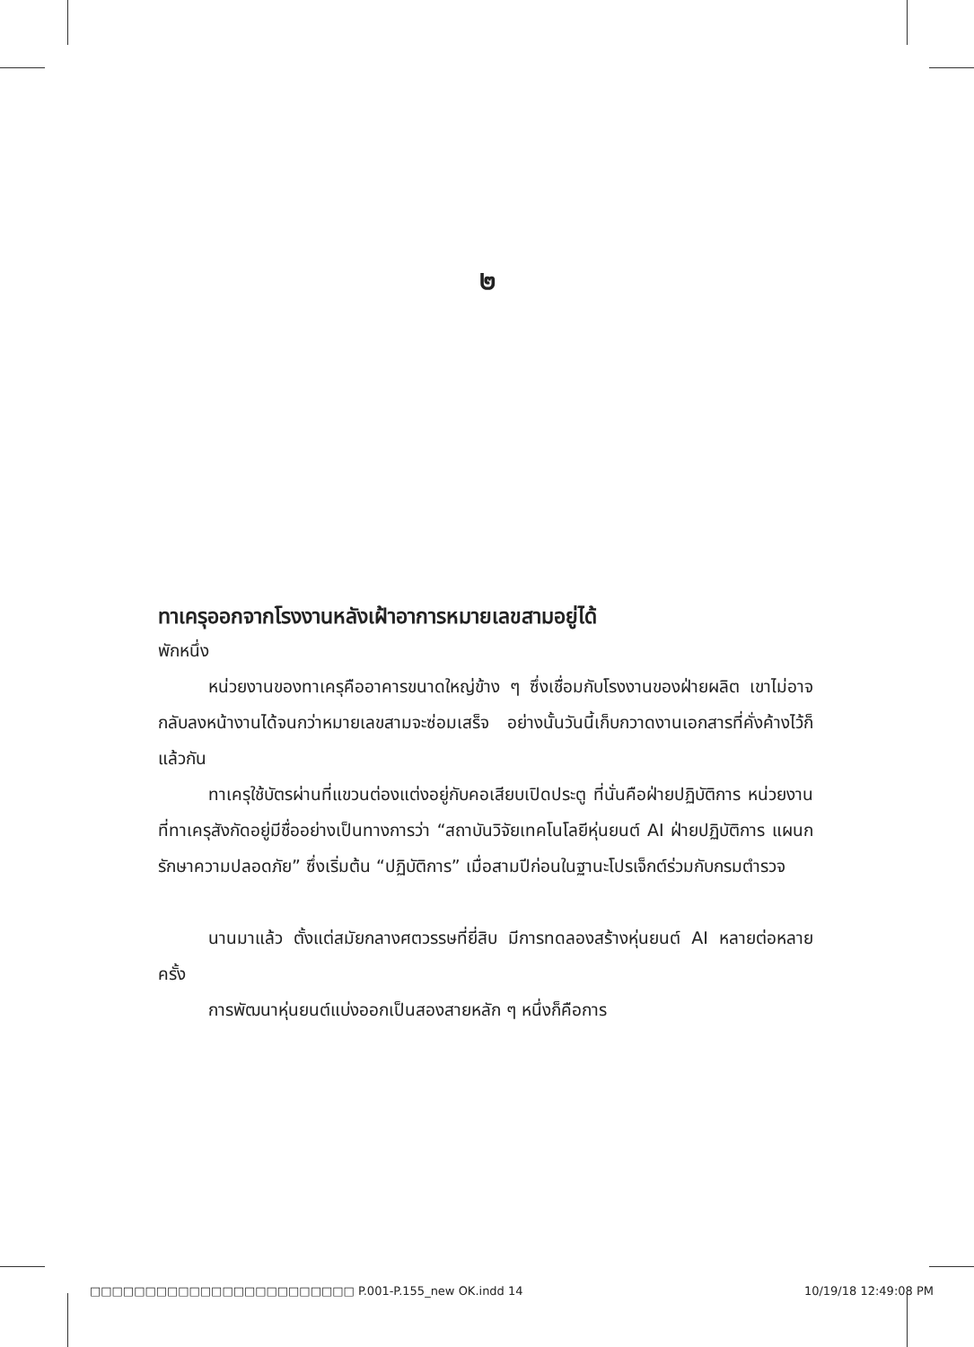๒
ทาเครุออกจากโรงงานหลังเฝ้าอาการหมายเลขสามอยู่ได้
พักหนึ่ง
หน่วยงานของทาเครุคืออาคารขนาดใหญ่ข้าง ๆ ซึ่งเชื่อมกับโรงงานของฝ่ายผลิต เขาไม่อาจกลับลงหน้างานได้จนกว่าหมายเลขสามจะซ่อมเสร็จ อย่างนั้นวันนี้เก็บกวาดงานเอกสารที่คั่งค้างไว้ก็แล้วกัน
ทาเครุใช้บัตรผ่านที่แขวนต่องแต่งอยู่กับคอเสียบเปิดประตู ที่นั่นคือฝ่ายปฏิบัติการ หน่วยงานที่ทาเครุสังกัดอยู่มีชื่ออย่างเป็นทางการว่า “สถาบันวิจัยเทคโนโลยีหุ่นยนต์ AI ฝ่ายปฏิบัติการ แผนกรักษาความปลอดภัย” ซึ่งเริ่มต้น “ปฏิบัติการ” เมื่อสามปีก่อนในฐานะโปรเจ็กต์ร่วมกับกรมตำรวจ
นานมาแล้ว ตั้งแต่สมัยกลางศตวรรษที่ยี่สิบ มีการทดลองสร้างหุ่นยนต์ AI หลายต่อหลายครั้ง
การพัฒนาหุ่นยนต์แบ่งออกเป็นสองสายหลัก ๆ หนึ่งก็คือการ
□□□□□□□□□□□□□□□□□□□□□□□□ P.001-P.155_new OK.indd 14 10/19/18 12:49:08 PM